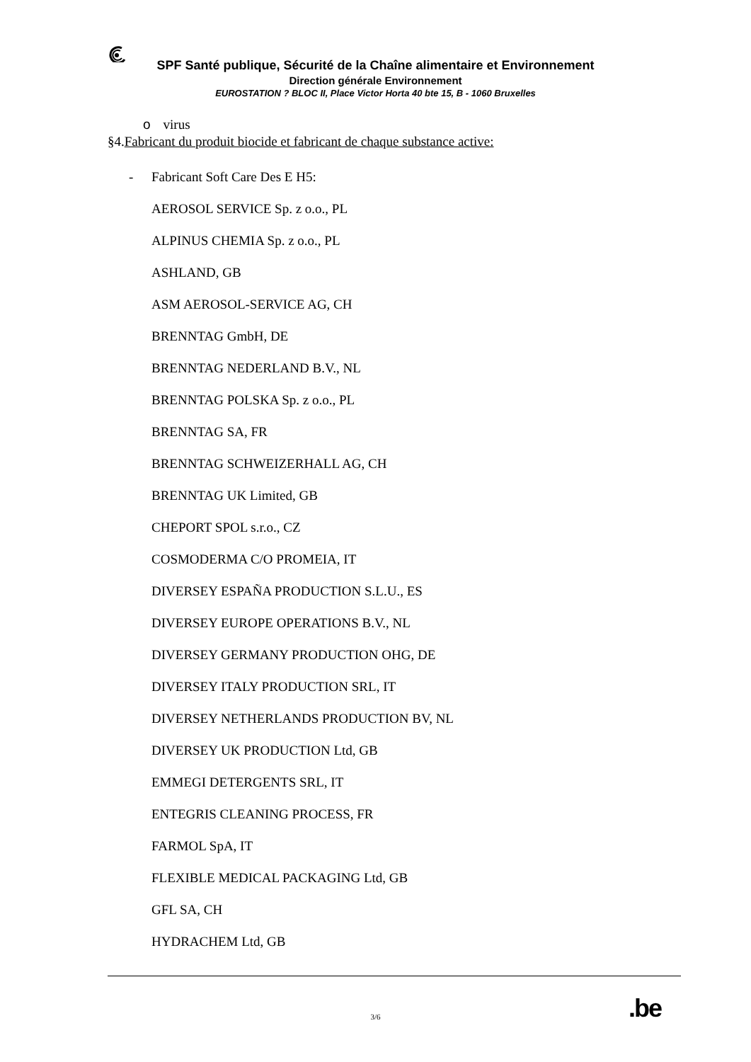SPF Santé publique, Sécurité de la Chaîne alimentaire et Environnement
Direction générale Environnement
EUROSTATION ? BLOC II, Place Victor Horta 40 bte 15, B - 1060 Bruxelles
o virus
§4.Fabricant du produit biocide et fabricant de chaque substance active:
- Fabricant Soft Care Des E H5:
AEROSOL SERVICE Sp. z o.o., PL
ALPINUS CHEMIA Sp. z o.o., PL
ASHLAND, GB
ASM AEROSOL-SERVICE AG, CH
BRENNTAG GmbH, DE
BRENNTAG NEDERLAND B.V., NL
BRENNTAG POLSKA Sp. z o.o., PL
BRENNTAG SA, FR
BRENNTAG SCHWEIZERHALL AG, CH
BRENNTAG UK Limited, GB
CHEPORT SPOL s.r.o., CZ
COSMODERMA C/O PROMEIA, IT
DIVERSEY ESPAÑA PRODUCTION S.L.U., ES
DIVERSEY EUROPE OPERATIONS B.V., NL
DIVERSEY GERMANY PRODUCTION OHG, DE
DIVERSEY ITALY PRODUCTION SRL, IT
DIVERSEY NETHERLANDS PRODUCTION BV, NL
DIVERSEY UK PRODUCTION Ltd, GB
EMMEGI DETERGENTS SRL, IT
ENTEGRIS CLEANING PROCESS, FR
FARMOL SpA, IT
FLEXIBLE MEDICAL PACKAGING Ltd, GB
GFL SA, CH
HYDRACHEM Ltd, GB
.be
3/6